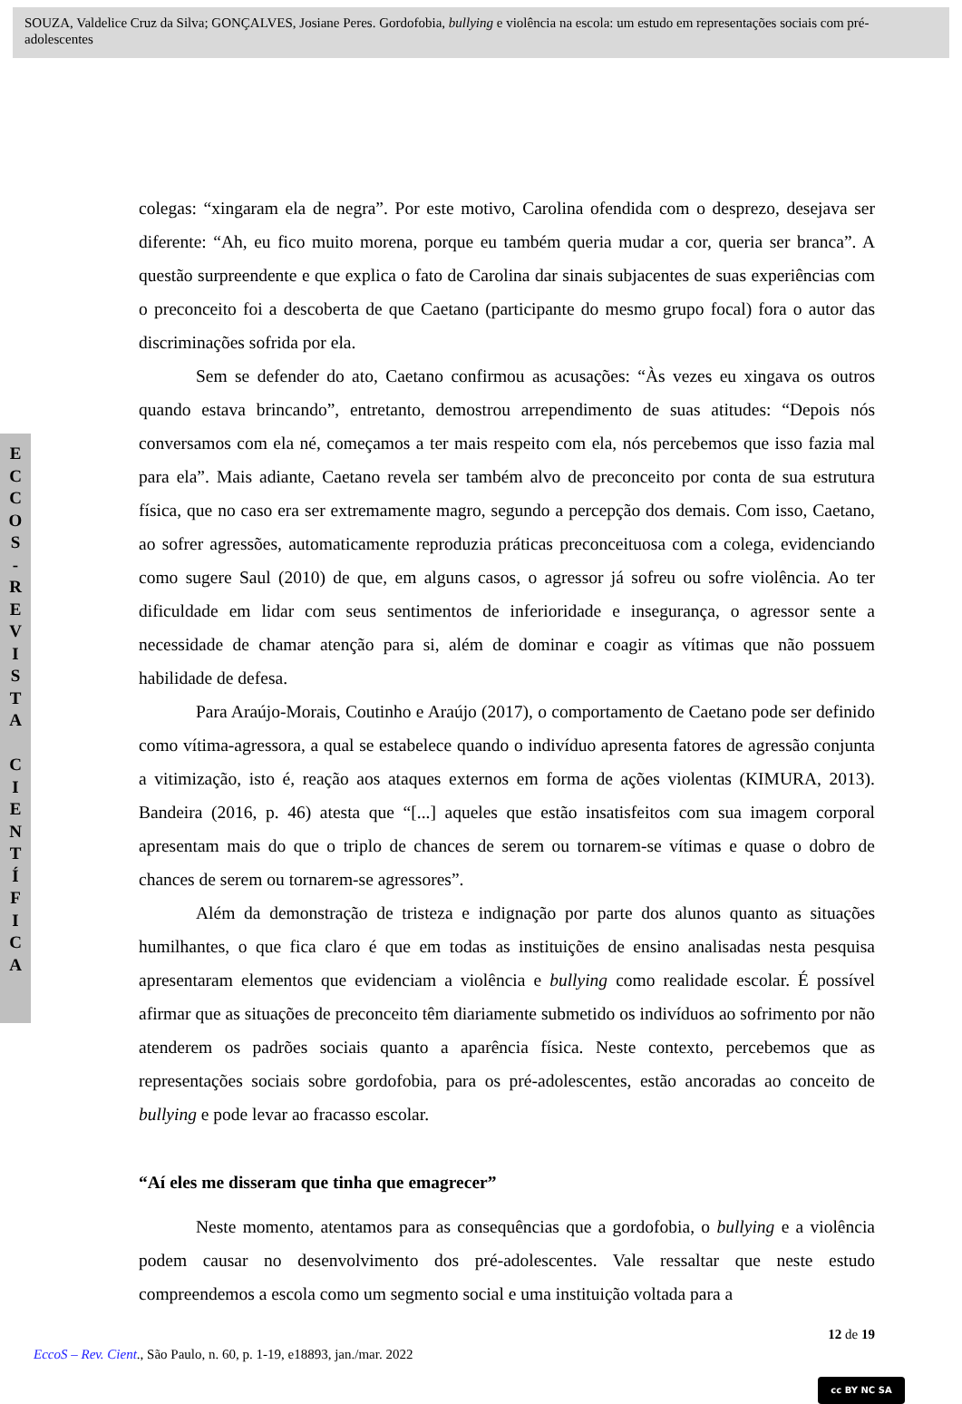SOUZA, Valdelice Cruz da Silva; GONÇALVES, Josiane Peres. Gordofobia, bullying e violência na escola: um estudo em representações sociais com pré-adolescentes
E
C
C
O
S
-
R
E
V
I
S
T
A
C
I
E
N
T
Í
F
I
C
A
colegas: “xingaram ela de negra”. Por este motivo, Carolina ofendida com o desprezo, desejava ser diferente: “Ah, eu fico muito morena, porque eu também queria mudar a cor, queria ser branca”. A questão surpreendente e que explica o fato de Carolina dar sinais subjacentes de suas experiências com o preconceito foi a descoberta de que Caetano (participante do mesmo grupo focal) fora o autor das discriminações sofrida por ela.
Sem se defender do ato, Caetano confirmou as acusações: “Às vezes eu xingava os outros quando estava brincando”, entretanto, demostrou arrependimento de suas atitudes: “Depois nós conversamos com ela né, começamos a ter mais respeito com ela, nós percebemos que isso fazia mal para ela”. Mais adiante, Caetano revela ser também alvo de preconceito por conta de sua estrutura física, que no caso era ser extremamente magro, segundo a percepção dos demais. Com isso, Caetano, ao sofrer agressões, automaticamente reproduzia práticas preconceituosa com a colega, evidenciando como sugere Saul (2010) de que, em alguns casos, o agressor já sofreu ou sofre violência. Ao ter dificuldade em lidar com seus sentimentos de inferioridade e insegurança, o agressor sente a necessidade de chamar atenção para si, além de dominar e coagir as vítimas que não possuem habilidade de defesa.
Para Araújo-Morais, Coutinho e Araújo (2017), o comportamento de Caetano pode ser definido como vítima-agressora, a qual se estabelece quando o indivíduo apresenta fatores de agressão conjunta a vitimização, isto é, reação aos ataques externos em forma de ações violentas (KIMURA, 2013). Bandeira (2016, p. 46) atesta que “[...] aqueles que estão insatisfeitos com sua imagem corporal apresentam mais do que o triplo de chances de serem ou tornarem-se vítimas e quase o dobro de chances de serem ou tornarem-se agressores”.
Além da demonstração de tristeza e indignação por parte dos alunos quanto as situações humilhantes, o que fica claro é que em todas as instituições de ensino analisadas nesta pesquisa apresentaram elementos que evidenciam a violência e bullying como realidade escolar. É possível afirmar que as situações de preconceito têm diariamente submetido os indivíduos ao sofrimento por não atenderem os padrões sociais quanto a aparência física. Neste contexto, percebemos que as representações sociais sobre gordofobia, para os pré-adolescentes, estão ancoradas ao conceito de bullying e pode levar ao fracasso escolar.
“Aí eles me disseram que tinha que emagrecer”
Neste momento, atentamos para as consequências que a gordofobia, o bullying e a violência podem causar no desenvolvimento dos pré-adolescentes. Vale ressaltar que neste estudo compreendemos a escola como um segmento social e uma instituição voltada para a
12 de 19
EccoS – Rev. Cient., São Paulo, n. 60, p. 1-19, e18893, jan./mar. 2022
cc BY NC SA